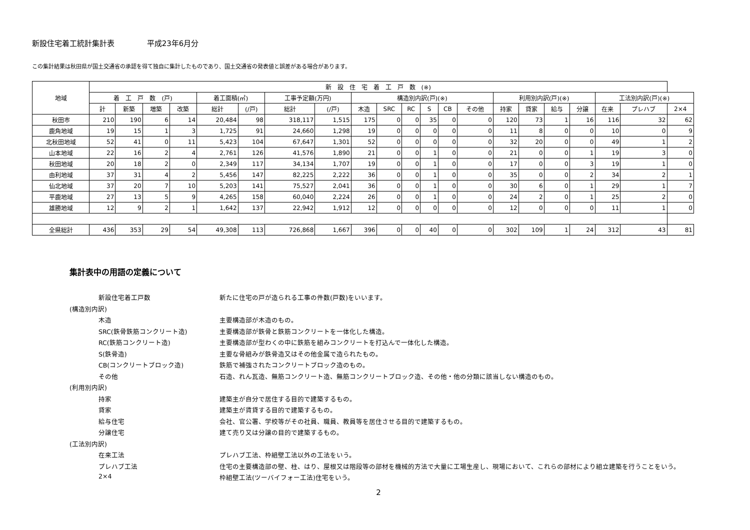新設住宅着工統計集計表 平成23年6月分
この集計結果は秋田県が国土交通省の承認を得て独自に集計したものであり、国土交通省の発表値と誤差がある場合があります。
| 地域 | 新 設 住 宅 着 工 戸 数 (※) | | | | | | | | | | | | | | | | | | | | |
| --- | --- | --- | --- | --- | --- | --- | --- | --- | --- | --- | --- | --- | --- | --- | --- | --- | --- | --- | --- | --- | --- |
| | 着 工 戸 数 (戸) | | | | 着工面積(㎡) | | 工事予定額(万円) | | 構造別内訳(戸)(※) | | | | | | 利用別内訳(戸)(※) | | | | 工法別内訳(戸)(※) | | |
| | 計 | 新築 | 増築 | 改築 | 総計 | (/戸) | 総計 | (/戸) | 木造 | SRC | RC | S | CB | その他 | 持家 | 貸家 | 給与 | 分譲 | 在来 | プレハブ | 2×4 |
| 秋田市 | 210 | 190 | 6 | 14 | 20,484 | 98 | 318,117 | 1,515 | 175 | 0 | 0 | 35 | 0 | 0 | 120 | 73 | 1 | 16 | 116 | 32 | 62 |
| 鹿角地域 | 19 | 15 | 1 | 3 | 1,725 | 91 | 24,660 | 1,298 | 19 | 0 | 0 | 0 | 0 | 0 | 11 | 8 | 0 | 0 | 10 | 0 | 9 |
| 北秋田地域 | 52 | 41 | 0 | 11 | 5,423 | 104 | 67,647 | 1,301 | 52 | 0 | 0 | 0 | 0 | 0 | 32 | 20 | 0 | 0 | 49 | 1 | 2 |
| 山本地域 | 22 | 16 | 2 | 4 | 2,761 | 126 | 41,576 | 1,890 | 21 | 0 | 0 | 1 | 0 | 0 | 21 | 0 | 0 | 1 | 19 | 3 | 0 |
| 秋田地域 | 20 | 18 | 2 | 0 | 2,349 | 117 | 34,134 | 1,707 | 19 | 0 | 0 | 1 | 0 | 0 | 17 | 0 | 0 | 3 | 19 | 1 | 0 |
| 由利地域 | 37 | 31 | 4 | 2 | 5,456 | 147 | 82,225 | 2,222 | 36 | 0 | 0 | 1 | 0 | 0 | 35 | 0 | 0 | 2 | 34 | 2 | 1 |
| 仙北地域 | 37 | 20 | 7 | 10 | 5,203 | 141 | 75,527 | 2,041 | 36 | 0 | 0 | 1 | 0 | 0 | 30 | 6 | 0 | 1 | 29 | 1 | 7 |
| 平鹿地域 | 27 | 13 | 5 | 9 | 4,265 | 158 | 60,040 | 2,224 | 26 | 0 | 0 | 1 | 0 | 0 | 24 | 2 | 0 | 1 | 25 | 2 | 0 |
| 雄勝地域 | 12 | 9 | 2 | 1 | 1,642 | 137 | 22,942 | 1,912 | 12 | 0 | 0 | 0 | 0 | 0 | 12 | 0 | 0 | 0 | 11 | 1 | 0 |
| 全県総計 | 436 | 353 | 29 | 54 | 49,308 | 113 | 726,868 | 1,667 | 396 | 0 | 0 | 40 | 0 | 0 | 302 | 109 | 1 | 24 | 312 | 43 | 81 |
集計表中の用語の定義について
新設住宅着工戸数 新たに住宅の戸が造られる工事の件数(戸数)をいいます。
(構造別内訳)
木造 主要構造部が木造のもの。
SRC(鉄骨鉄筋コンクリート造) 主要構造部が鉄骨と鉄筋コンクリートを一体化した構造。
RC(鉄筋コンクリート造) 主要構造部が型わくの中に鉄筋を組みコンクリートを打込んで一体化した構造。
S(鉄骨造) 主要な骨組みが鉄骨造又はその他金属で造られたもの。
CB(コンクリートブロック造) 鉄筋で補強されたコンクリートブロック造のもの。
その他 石造、れん瓦造、無筋コンクリート造、無筋コンクリートブロック造、その他・他の分類に該当しない構造のもの。
(利用別内訳)
持家 建築主が自分で居住する目的で建築するもの。
貸家 建築主が賃貸する目的で建築するもの。
給与住宅 会社、官公署、学校等がその社員、職員、教員等を居住させる目的で建築するもの。
分譲住宅 建て売り又は分譲の目的で建築するもの。
(工法別内訳)
在来工法 プレハブ工法、枠組壁工法以外の工法をいう。
プレハブ工法 住宅の主要構造部の壁、柱、はり、屋根又は階段等の部材を機械的方法で大量に工場生産し、現場において、これらの部材により組立建築を行うことをいう。
2×4 枠組壁工法(ツーバイフォー工法)住宅をいう。
2